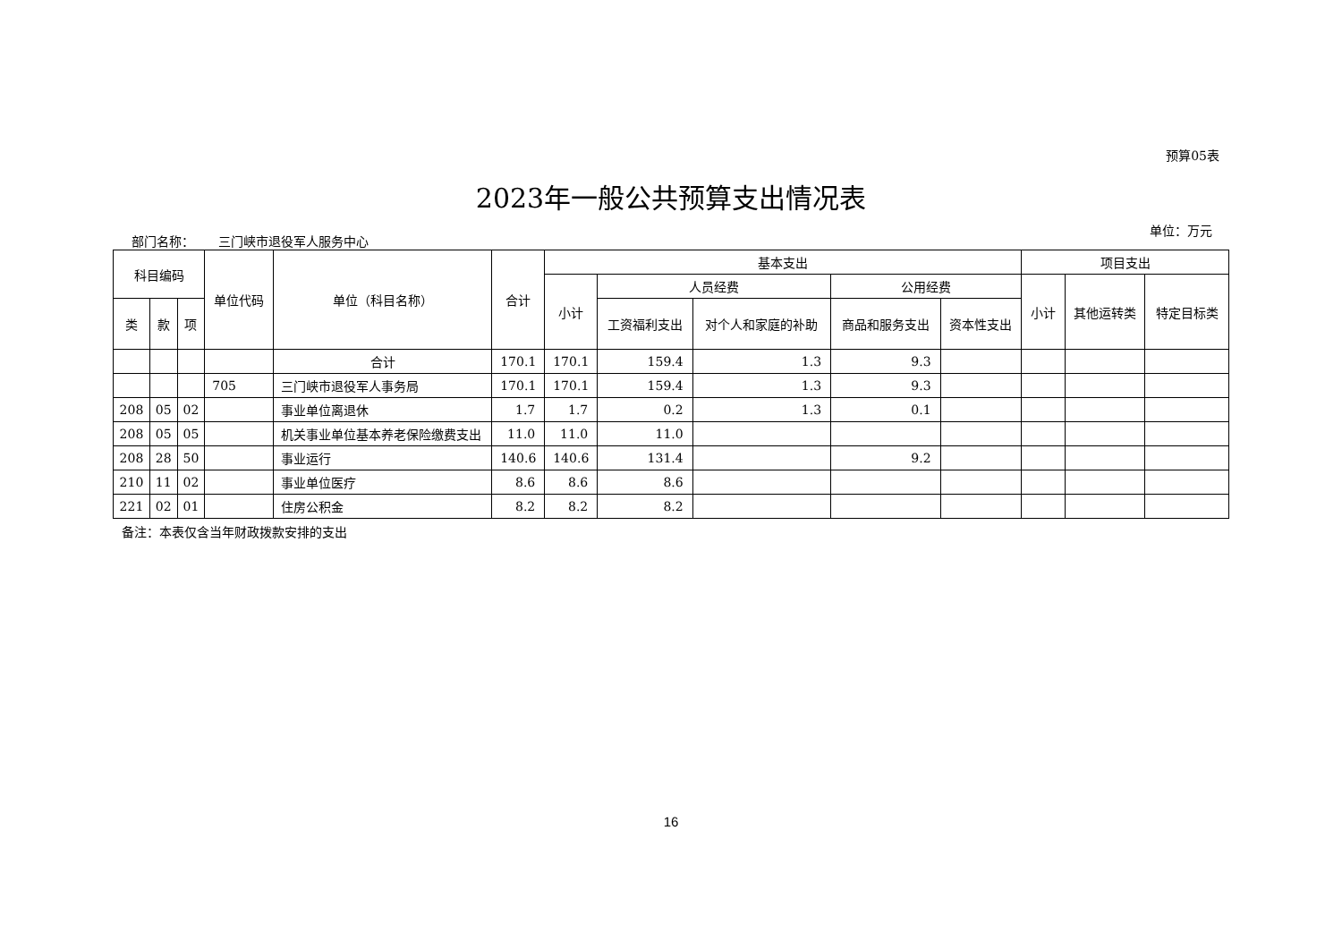预算05表
2023年一般公共预算支出情况表
部门名称： 三门峡市退役军人服务中心
单位：万元
| 科目编码 | | | 单位代码 | 单位（科目名称） | 合计 | 基本支出 | | | | | 项目支出 | | |
| --- | --- | --- | --- | --- | --- | --- | --- | --- | --- | --- | --- | --- | --- |
| | | | | | | 小计 | 人员经费 | | 公用经费 | | 小计 | 其他运转类 | 特定目标类 |
| 类 | 款 | 项 | | | | | 工资福利支出 | 对个人和家庭的补助 | 商品和服务支出 | 资本性支出 | | | |
| | | | | 合计 | 170.1 | 170.1 | 159.4 | 1.3 | 9.3 | | | | |
| | | | 705 | 三门峡市退役军人事务局 | 170.1 | 170.1 | 159.4 | 1.3 | 9.3 | | | | |
| 208 | 05 | 02 | | 事业单位离退休 | 1.7 | 1.7 | 0.2 | 1.3 | 0.1 | | | | |
| 208 | 05 | 05 | | 机关事业单位基本养老保险缴费支出 | 11.0 | 11.0 | 11.0 | | | | | | |
| 208 | 28 | 50 | | 事业运行 | 140.6 | 140.6 | 131.4 | | 9.2 | | | | |
| 210 | 11 | 02 | | 事业单位医疗 | 8.6 | 8.6 | 8.6 | | | | | | |
| 221 | 02 | 01 | | 住房公积金 | 8.2 | 8.2 | 8.2 | | | | | | |
备注：本表仅含当年财政拨款安排的支出
16